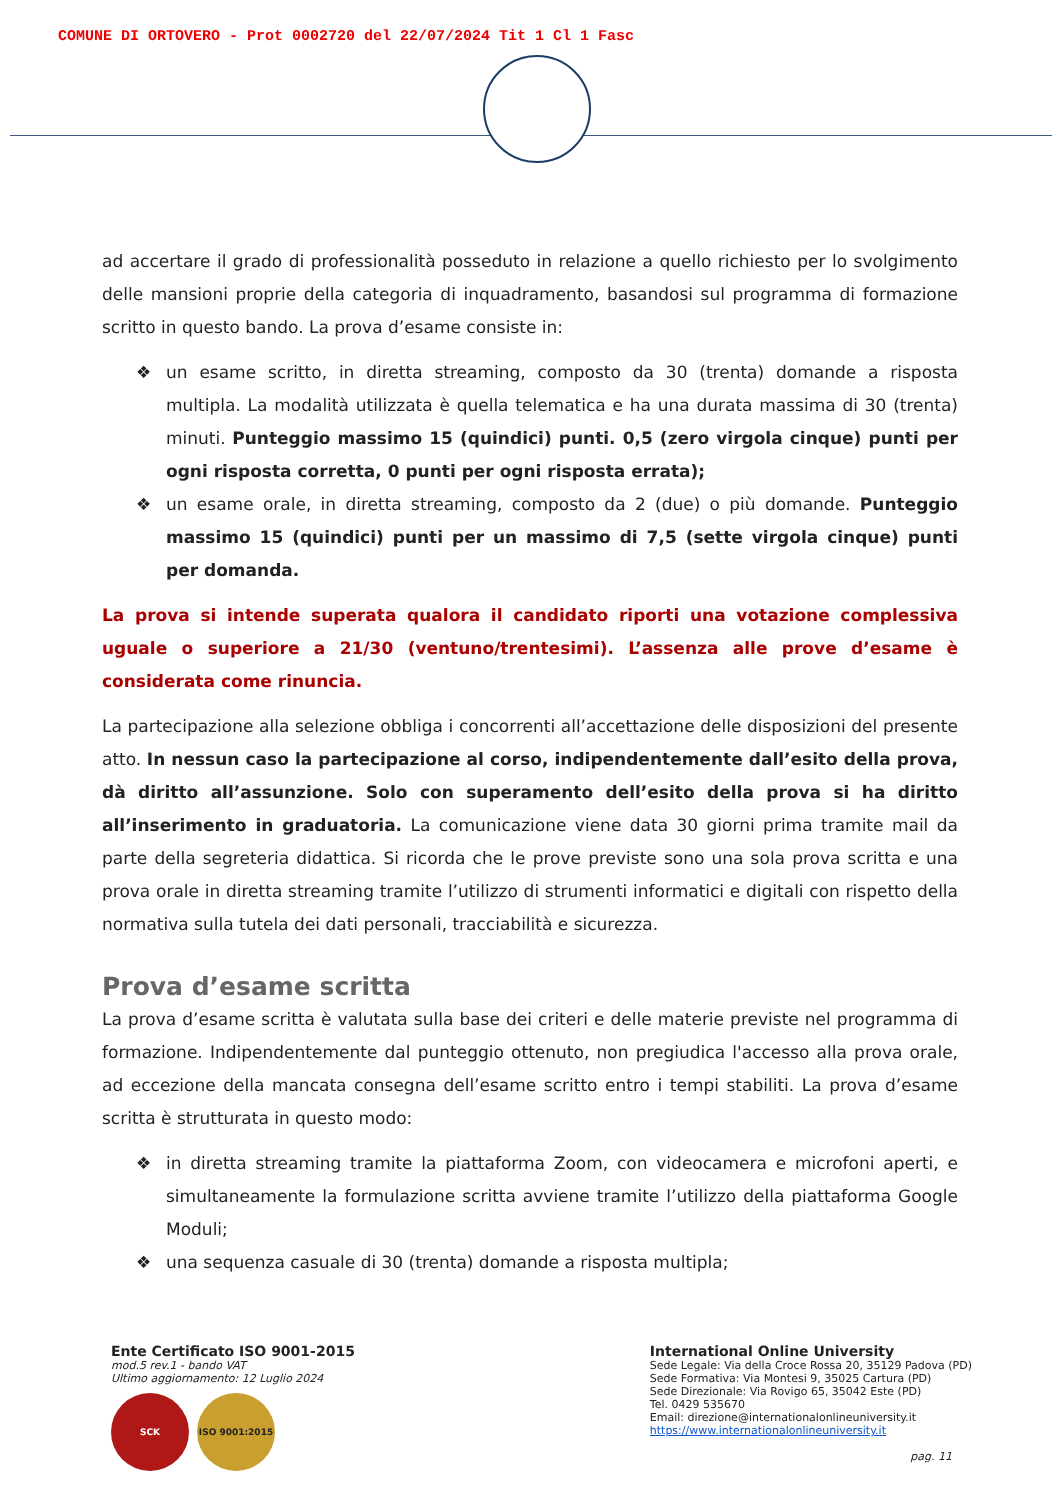COMUNE DI ORTOVERO - Prot 0002720 del 22/07/2024 Tit 1 Cl 1 Fasc
ad accertare il grado di professionalità posseduto in relazione a quello richiesto per lo svolgimento delle mansioni proprie della categoria di inquadramento, basandosi sul programma di formazione scritto in questo bando. La prova d’esame consiste in:
❖ un esame scritto, in diretta streaming, composto da 30 (trenta) domande a risposta multipla. La modalità utilizzata è quella telematica e ha una durata massima di 30 (trenta) minuti. Punteggio massimo 15 (quindici) punti. 0,5 (zero virgola cinque) punti per ogni risposta corretta, 0 punti per ogni risposta errata);
❖ un esame orale, in diretta streaming, composto da 2 (due) o più domande. Punteggio massimo 15 (quindici) punti per un massimo di 7,5 (sette virgola cinque) punti per domanda.
La prova si intende superata qualora il candidato riporti una votazione complessiva uguale o superiore a 21/30 (ventuno/trentesimi). L’assenza alle prove d’esame è considerata come rinuncia.
La partecipazione alla selezione obbliga i concorrenti all’accettazione delle disposizioni del presente atto. In nessun caso la partecipazione al corso, indipendentemente dall’esito della prova, dà diritto all’assunzione. Solo con superamento dell’esito della prova si ha diritto all’inserimento in graduatoria. La comunicazione viene data 30 giorni prima tramite mail da parte della segreteria didattica. Si ricorda che le prove previste sono una sola prova scritta e una prova orale in diretta streaming tramite l’utilizzo di strumenti informatici e digitali con rispetto della normativa sulla tutela dei dati personali, tracciabilità e sicurezza.
Prova d’esame scritta
La prova d’esame scritta è valutata sulla base dei criteri e delle materie previste nel programma di formazione. Indipendentemente dal punteggio ottenuto, non pregiudica l'accesso alla prova orale, ad eccezione della mancata consegna dell’esame scritto entro i tempi stabiliti. La prova d’esame scritta è strutturata in questo modo:
❖ in diretta streaming tramite la piattaforma Zoom, con videocamera e microfoni aperti, e simultaneamente la formulazione scritta avviene tramite l’utilizzo della piattaforma Google Moduli;
❖ una sequenza casuale di 30 (trenta) domande a risposta multipla;
Ente Certificato ISO 9001-2015
mod.5 rev.1 - bando VAT
Ultimo aggiornamento: 12 Luglio 2024
SCK ISO 9001:2015
International Online University
Sede Legale: Via della Croce Rossa 20, 35129 Padova (PD)
Sede Formativa: Via Montesi 9, 35025 Cartura (PD)
Sede Direzionale: Via Rovigo 65, 35042 Este (PD)
Tel. 0429 535670
Email: direzione@internationalonlineuniversity.it
https://www.internationalonlineuniversity.it
pag. 11